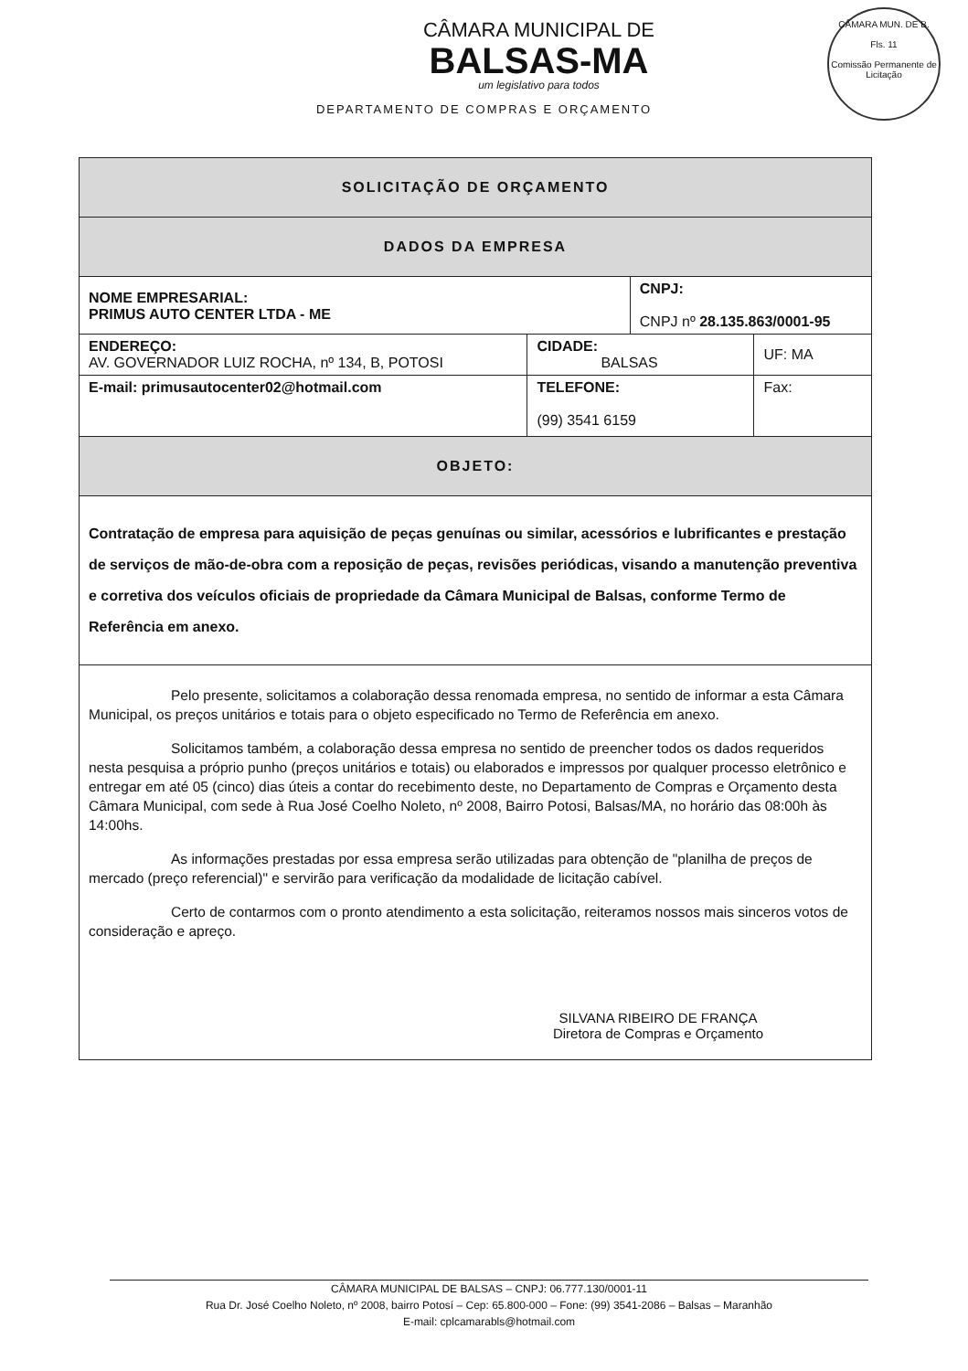CÂMARA MUN. DE B.
Fls. 11
Comissão Permanente de Licitação
CÂMARA MUNICIPAL DE
BALSAS-MA
um legislativo para todos
DEPARTAMENTO DE COMPRAS E ORÇAMENTO
| SOLICITAÇÃO DE ORÇAMENTO | | | | |
| DADOS DA EMPRESA | | | | |
| NOME EMPRESARIAL: PRIMUS AUTO CENTER LTDA - ME | | | CNPJ: CNPJ nº 28.135.863/0001-95 | |
| ENDEREÇO: AV. GOVERNADOR LUIZ ROCHA, nº 134, B, POTOSI | | CIDADE: BALSAS | | UF: MA |
| E-mail: primusautocenter02@hotmail.com | TELEFONE: (99) 3541 6159 | | | Fax: |
| OBJETO: | | | | |
| Contratação de empresa para aquisição de peças genuínas ou similar, acessórios e lubrificantes e prestação de serviços de mão-de-obra com a reposição de peças, revisões periódicas, visando a manutenção preventiva e corretiva dos veículos oficiais de propriedade da Câmara Municipal de Balsas, conforme Termo de Referência em anexo. | | | | |
| Pelo presente, solicitamos a colaboração dessa renomada empresa, no sentido de informar a esta Câmara Municipal, os preços unitários e totais para o objeto especificado no Termo de Referência em anexo. Solicitamos também, a colaboração dessa empresa no sentido de preencher todos os dados requeridos nesta pesquisa a próprio punho (preços unitários e totais) ou elaborados e impressos por qualquer processo eletrônico e entregar em até 05 (cinco) dias úteis a contar do recebimento deste, no Departamento de Compras e Orçamento desta Câmara Municipal, com sede à Rua José Coelho Noleto, nº 2008, Bairro Potosi, Balsas/MA, no horário das 08:00h às 14:00hs. As informações prestadas por essa empresa serão utilizadas para obtenção de "planilha de preços de mercado (preço referencial)" e servirão para verificação da modalidade de licitação cabível. Certo de contarmos com o pronto atendimento a esta solicitação, reiteramos nossos mais sinceros votos de consideração e apreço. SILVANA RIBEIRO DE FRANÇA Diretora de Compras e Orçamento | | | | |
CÂMARA MUNICIPAL DE BALSAS – CNPJ: 06.777.130/0001-11
Rua Dr. José Coelho Noleto, nº 2008, bairro Potosí – Cep: 65.800-000 – Fone: (99) 3541-2086 – Balsas – Maranhão
E-mail: cplcamarabls@hotmail.com